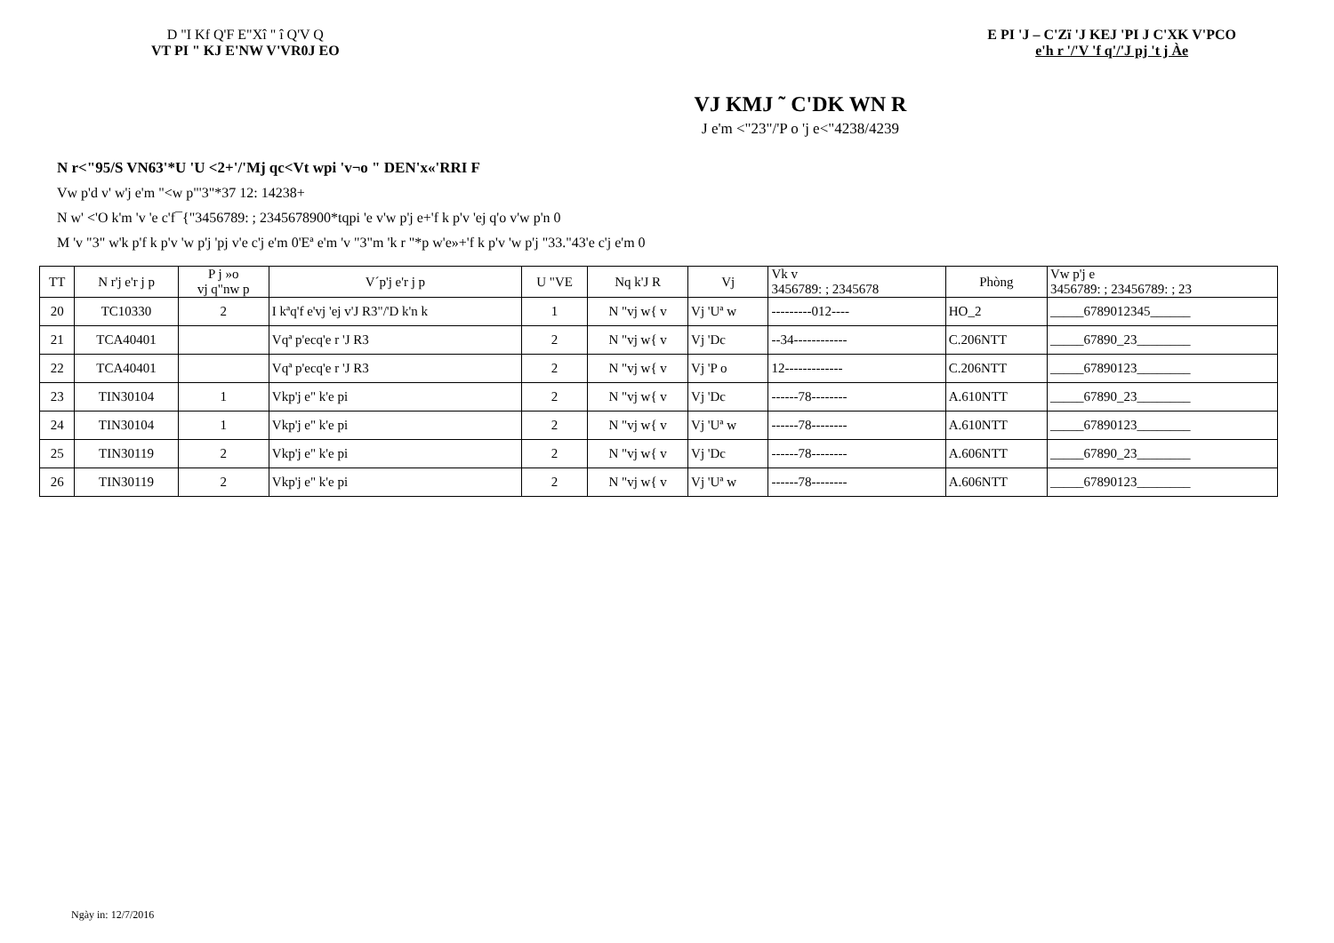D "I Kf Q'F E"Xî " î Q'V Q
VT PI " KJ E'NW V'VR0J EO
E PI 'J – C'Zï 'J KEJ 'PI J C'XK V'PCO
e'h r '/'V 'f q'/'J pj 't j Àe
VJ KMJ ˜ C'DK WN R
J e'm <"23"/'P o 'j e<"4238/4239
N r<"95/S VN63'*U 'U <2+'/'Mj qc<Vt wpi 'v¬o " DEN'x«'RRI F
Vw p'd v' w'j e'm "<w p"'3"*37 12: 14238+
N w' <'O k'm 'v 'e c'f¯{"3456789: ; 2345678900*tqpi 'e v'w p'j e+'f k p'v 'ej q'o v'w p'n 0
M 'v "3" w'k p'f k p'v 'w p'j 'pj v'e c'j e'm 0'Eª e'm 'v "3"m 'k r "*p w'e»+'f k p'v 'w p'j "33."43'e c'j e'm 0
| TT | N r'j e'r j p | P j »o vj q"nw p | V´p'j e'r j p | U "VE | Nq k'J R | Vj | Vk v 3456789: ; 2345678 | Phòng | Vw p'j e 3456789: ; 23456789: ; 23 |
| --- | --- | --- | --- | --- | --- | --- | --- | --- | --- |
| 20 | TC10330 | 2 | I kªq'f e'vj 'ej v'J R3"/'D k'n k | 1 | N "vj w{ v | Vj 'Uª w | ---------012---- | HO_2 | _____6789012345______ |
| 21 | TCA40401 | | Vqª p'ecq'e r 'J R3 | 2 | N "vj w{ v | Vj 'Dc | --34------------ | C.206NTT | _____67890_23________ |
| 22 | TCA40401 | | Vqª p'ecq'e r 'J R3 | 2 | N "vj w{ v | Vj 'P o | 12------------- | C.206NTT | _____67890123________ |
| 23 | TIN30104 | 1 | Vkp'j e" k'e pi | 2 | N "vj w{ v | Vj 'Dc | ------78-------- | A.610NTT | _____67890_23________ |
| 24 | TIN30104 | 1 | Vkp'j e" k'e pi | 2 | N "vj w{ v | Vj 'Uª w | ------78-------- | A.610NTT | _____67890123________ |
| 25 | TIN30119 | 2 | Vkp'j e" k'e pi | 2 | N "vj w{ v | Vj 'Dc | ------78-------- | A.606NTT | _____67890_23________ |
| 26 | TIN30119 | 2 | Vkp'j e" k'e pi | 2 | N "vj w{ v | Vj 'Uª w | ------78-------- | A.606NTT | _____67890123________ |
Ngày in: 12/7/2016